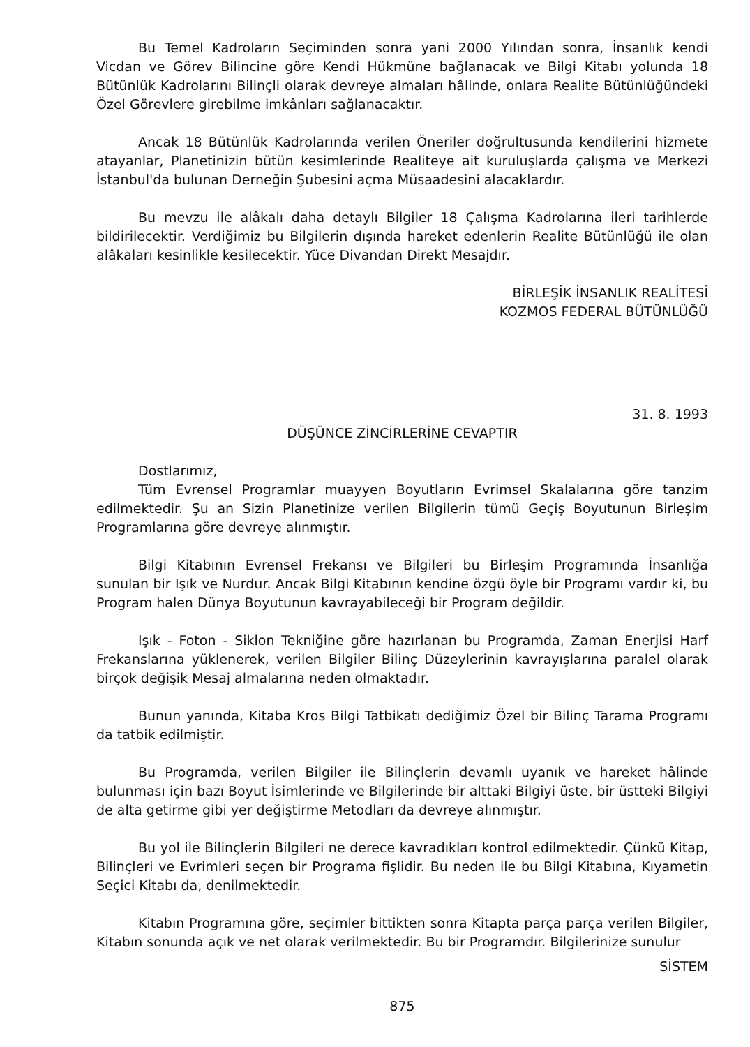Bu Temel Kadroların Seçiminden sonra yani 2000 Yılından sonra, İnsanlık kendi Vicdan ve Görev Bilincine göre Kendi Hükmüne bağlanacak ve Bilgi Kitabı yolunda 18 Bütünlük Kadrolarını Bilinçli olarak devreye almaları hâlinde, onlara Realite Bütünlüğündeki Özel Görevlere girebilme imkânları sağlanacaktır.
Ancak 18 Bütünlük Kadrolarında verilen Öneriler doğrultusunda kendilerini hizmete atayanlar, Planetinizin bütün kesimlerinde Realiteye ait kuruluşlarda çalışma ve Merkezi İstanbul'da bulunan Derneğin Şubesini açma Müsaadesini alacaklardır.
Bu mevzu ile alâkalı daha detaylı Bilgiler 18 Çalışma Kadrolarına ileri tarihlerde bildirilecektir. Verdiğimiz bu Bilgilerin dışında hareket edenlerin Realite Bütünlüğü ile olan alâkaları kesinlikle kesilecektir. Yüce Divandan Direkt Mesajdır.
BİRLEŞİK İNSANLIK REALİTESİ
KOZMOS FEDERAL BÜTÜNLÜĞÜ
31. 8. 1993
DÜŞÜNCE ZİNCİRLERİNE CEVAPTIR
Dostlarımız,
Tüm Evrensel Programlar muayyen Boyutların Evrimsel Skalalarına göre tanzim edilmektedir. Şu an Sizin Planetinize verilen Bilgilerin tümü Geçiş Boyutunun Birleşim Programlarına göre devreye alınmıştır.
Bilgi Kitabının Evrensel Frekansı ve Bilgileri bu Birleşim Programında İnsanlığa sunulan bir Işık ve Nurdur. Ancak Bilgi Kitabının kendine özgü öyle bir Programı vardır ki, bu Program halen Dünya Boyutunun kavrayabileceği bir Program değildir.
Işık - Foton - Siklon Tekniğine göre hazırlanan bu Programda, Zaman Enerjisi Harf Frekanslarına yüklenerek, verilen Bilgiler Bilinç Düzeylerinin kavrayışlarına paralel olarak birçok değişik Mesaj almalarına neden olmaktadır.
Bunun yanında, Kitaba Kros Bilgi Tatbikatı dediğimiz Özel bir Bilinç Tarama Programı da tatbik edilmiştir.
Bu Programda, verilen Bilgiler ile Bilinçlerin devamlı uyanık ve hareket hâlinde bulunması için bazı Boyut İsimlerinde ve Bilgilerinde bir alttaki Bilgiyi üste, bir üstteki Bilgiyi de alta getirme gibi yer değiştirme Metodları da devreye alınmıştır.
Bu yol ile Bilinçlerin Bilgileri ne derece kavradıkları kontrol edilmektedir. Çünkü Kitap, Bilinçleri ve Evrimleri seçen bir Programa fişlidir. Bu neden ile bu Bilgi Kitabına, Kıyametin Seçici Kitabı da, denilmektedir.
Kitabın Programına göre, seçimler bittikten sonra Kitapta parça parça verilen Bilgiler, Kitabın sonunda açık ve net olarak verilmektedir. Bu bir Programdır. Bilgilerinize sunulur
SİSTEM
875